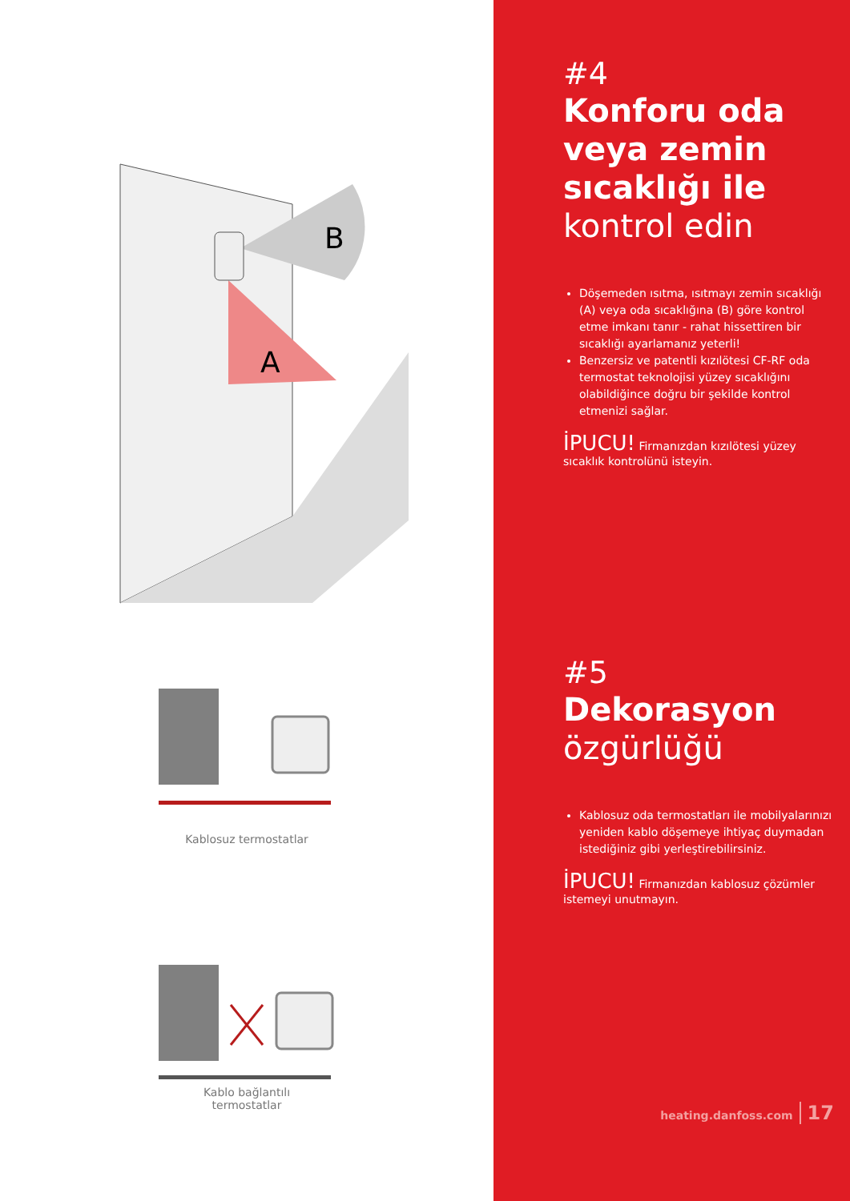B
A
Kablosuz termostatlar
Kablo bağlantılı
termostatlar
#4
Konforu oda veya zemin sıcaklığı ile kontrol edin
Döşemeden ısıtma, ısıtmayı zemin sıcaklığı (A) veya oda sıcaklığına (B) göre kontrol etme imkanı tanır - rahat hissettiren bir sıcaklığı ayarlamanız yeterli!
Benzersiz ve patentli kızılötesi CF-RF oda termostat teknolojisi yüzey sıcaklığını olabildiğince doğru bir şekilde kontrol etmenizi sağlar.
İPUCU! Firmanızdan kızılötesi yüzey sıcaklık kontrolünü isteyin.
#5
Dekorasyon özgürlüğü
Kablosuz oda termostatları ile mobilyalarınızı yeniden kablo döşemeye ihtiyaç duymadan istediğiniz gibi yerleştirebilirsiniz.
İPUCU! Firmanızdan kablosuz çözümler istemeyi unutmayın.
heating.danfoss.com 17